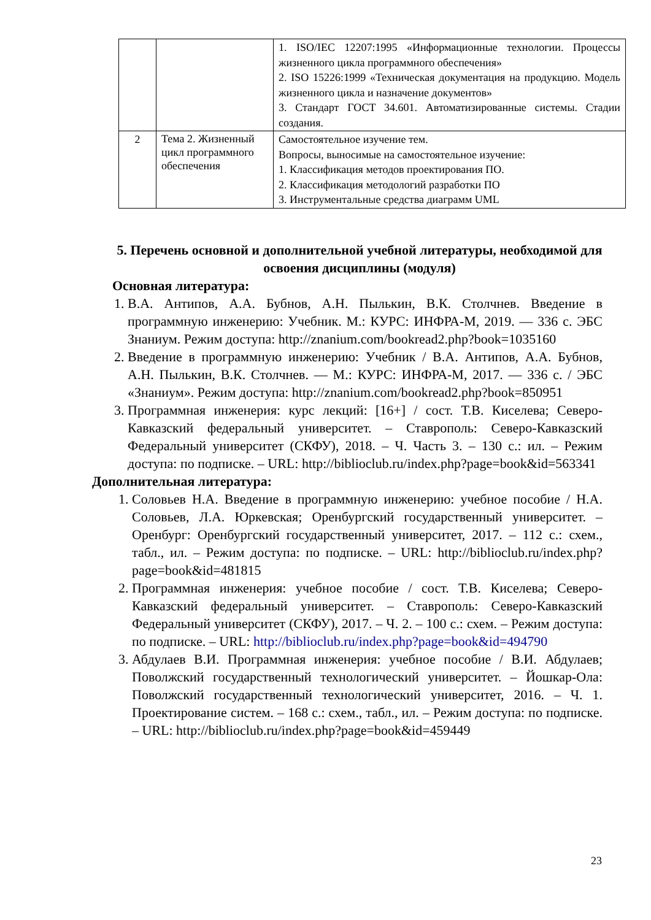| | | 1. ISO/IEC 12207:1995 «Информационные технологии. Процессы жизненного цикла программного обеспечения» 2. ISO 15226:1999 «Техническая документация на продукцию. Модель жизненного цикла и назначение документов» 3. Стандарт ГОСТ 34.601. Автоматизированные системы. Стадии создания. |
| 2 | Тема 2. Жизненный цикл программного обеспечения | Самостоятельное изучение тем. Вопросы, выносимые на самостоятельное изучение: 1. Классификация методов проектирования ПО. 2. Классификация методологий разработки ПО 3. Инструментальные средства диаграмм UML |
5. Перечень основной и дополнительной учебной литературы, необходимой для освоения дисциплины (модуля)
Основная литература:
1. В.А. Антипов, А.А. Бубнов, А.Н. Пылькин, В.К. Столчнев. Введение в программную инженерию: Учебник. М.: КУРС: ИНФРА-М, 2019. — 336 с. ЭБС Знаниум. Режим доступа: http://znanium.com/bookread2.php?book=1035160
2. Введение в программную инженерию: Учебник / В.А. Антипов, А.А. Бубнов, А.Н. Пылькин, В.К. Столчнев. — М.: КУРС: ИНФРА-М, 2017. — 336 с. / ЭБС «Знаниум». Режим доступа: http://znanium.com/bookread2.php?book=850951
3. Программная инженерия: курс лекций: [16+] / сост. Т.В. Киселева; Северо-Кавказский федеральный университет. – Ставрополь: Северо-Кавказский Федеральный университет (СКФУ), 2018. – Ч. Часть 3. – 130 с.: ил. – Режим доступа: по подписке. – URL: http://biblioclub.ru/index.php?page=book&id=563341
Дополнительная литература:
1. Соловьев Н.А. Введение в программную инженерию: учебное пособие / Н.А. Соловьев, Л.А. Юркевская; Оренбургский государственный университет. – Оренбург: Оренбургский государственный университет, 2017. – 112 с.: схем., табл., ил. – Режим доступа: по подписке. – URL: http://biblioclub.ru/index.php?page=book&id=481815
2. Программная инженерия: учебное пособие / сост. Т.В. Киселева; Северо-Кавказский федеральный университет. – Ставрополь: Северо-Кавказский Федеральный университет (СКФУ), 2017. – Ч. 2. – 100 с.: схем. – Режим доступа: по подписке. – URL: http://biblioclub.ru/index.php?page=book&id=494790
3. Абдулаев В.И. Программная инженерия: учебное пособие / В.И. Абдулаев; Поволжский государственный технологический университет. – Йошкар-Ола: Поволжский государственный технологический университет, 2016. – Ч. 1. Проектирование систем. – 168 с.: схем., табл., ил. – Режим доступа: по подписке. – URL: http://biblioclub.ru/index.php?page=book&id=459449
23